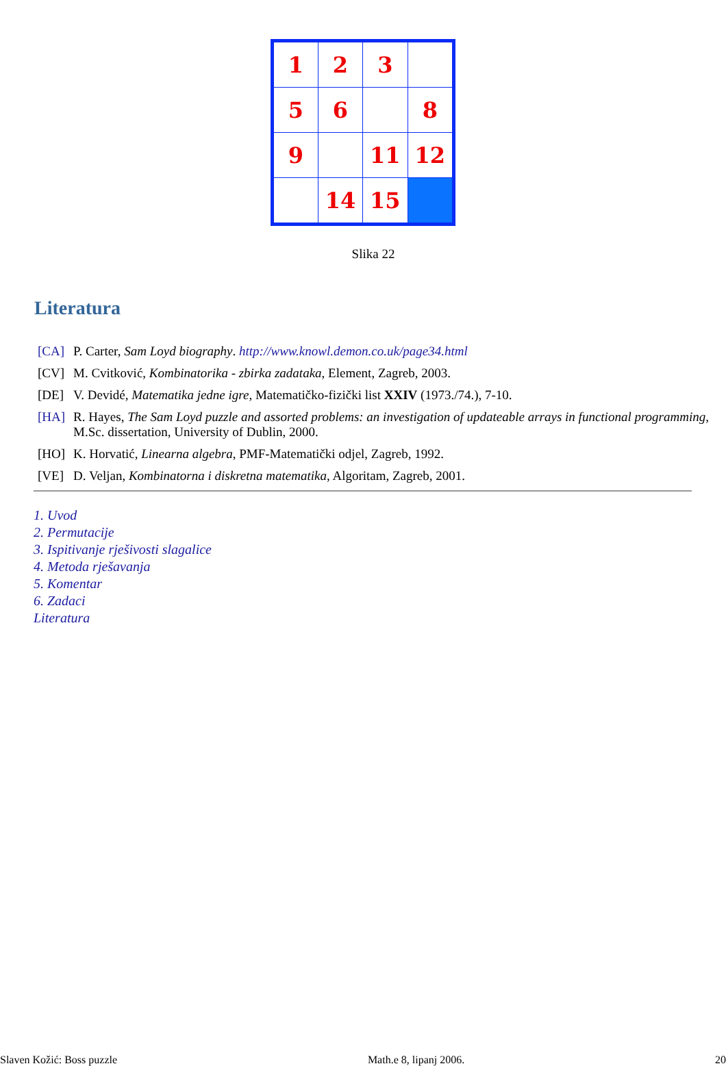| 1 | 2 | 3 | |
| 5 | 6 | | 8 |
| 9 | | 11 | 12 |
| | 14 | 15 | |
Slika 22
Literatura
[CA] P. Carter, Sam Loyd biography. http://www.knowl.demon.co.uk/page34.html
[CV] M. Cvitković, Kombinatorika - zbirka zadataka, Element, Zagreb, 2003.
[DE] V. Devidé, Matematika jedne igre, Matematičko-fizički list XXIV (1973./74.), 7-10.
[HA] R. Hayes, The Sam Loyd puzzle and assorted problems: an investigation of updateable arrays in functional programming, M.Sc. dissertation, University of Dublin, 2000.
[HO] K. Horvatić, Linearna algebra, PMF-Matematički odjel, Zagreb, 1992.
[VE] D. Veljan, Kombinatorna i diskretna matematika, Algoritam, Zagreb, 2001.
1. Uvod
2. Permutacije
3. Ispitivanje rješivosti slagalice
4. Metoda rješavanja
5. Komentar
6. Zadaci
Literatura
Slaven Kožić: Boss puzzle Math.e 8, lipanj 2006. 20